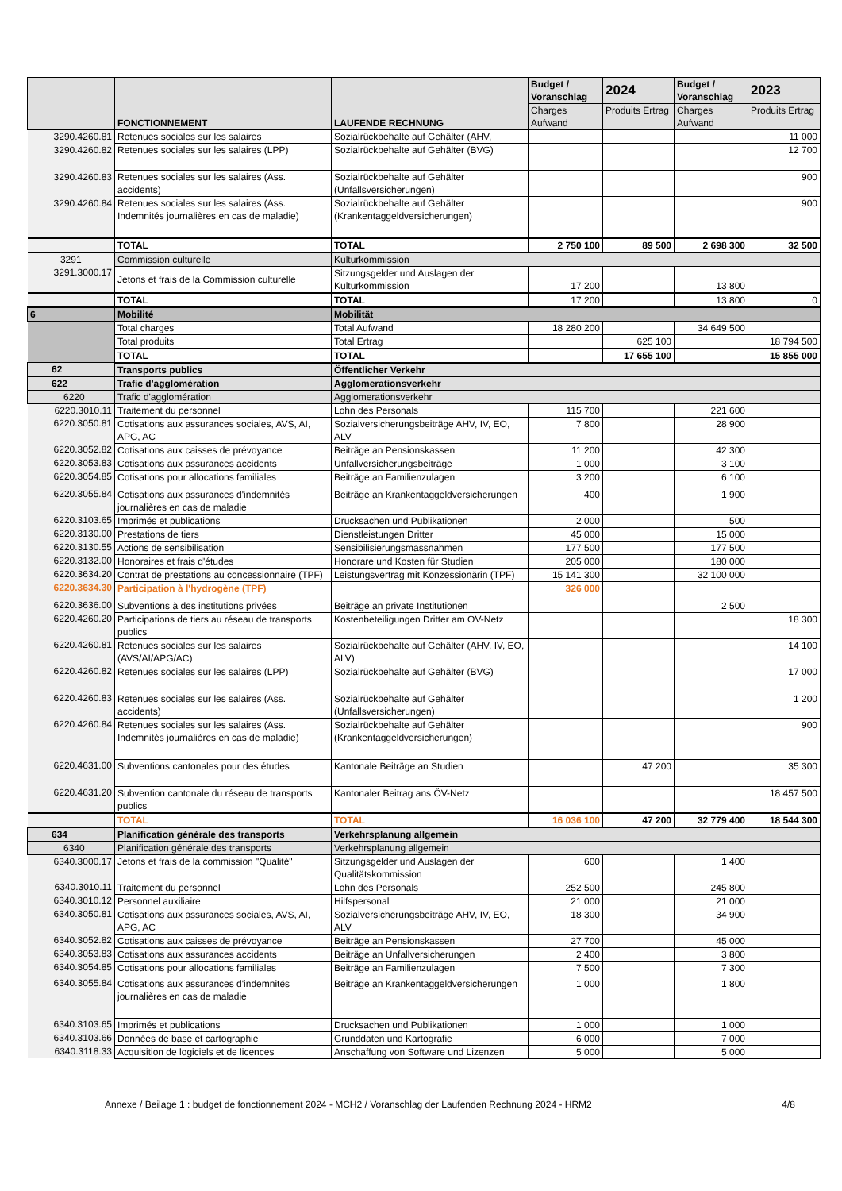| | FONCTIONNEMENT | LAUFENDE RECHNUNG | Budget / Voranschlag | 2024 | Budget / Voranschlag | 2023 |
| --- | --- | --- | --- | --- | --- | --- |
| | | | Charges Aufwand | Produits Ertrag | Charges Aufwand | Produits Ertrag |
| 3290.4260.81 | Retenues sociales sur les salaires | Sozialrückbehalte auf Gehälter (AHV, | | | | 11 000 |
| 3290.4260.82 | Retenues sociales sur les salaires (LPP) | Sozialrückbehalte auf Gehälter (BVG) | | | | 12 700 |
| 3290.4260.83 | Retenues sociales sur les salaires (Ass. accidents) | Sozialrückbehalte auf Gehälter (Unfallsversicherungen) | | | | 900 |
| 3290.4260.84 | Retenues sociales sur les salaires (Ass. Indemnités journalières en cas de maladie) | Sozialrückbehalte auf Gehälter (Krankentaggeldversicherungen) | | | | 900 |
| | TOTAL | TOTAL | 2 750 100 | 89 500 | 2 698 300 | 32 500 |
| 3291 | Commission culturelle | Kulturkommission | | | | |
| 3291.3000.17 | Jetons et frais de la Commission culturelle | Sitzungsgelder und Auslagen der Kulturkommission | 17 200 | | 13 800 | |
| | TOTAL | TOTAL | 17 200 | | 13 800 | 0 |
| 6 | Mobilité | Mobilität | | | | |
| | Total charges | Total Aufwand | 18 280 200 | | 34 649 500 | |
| | Total produits | Total Ertrag | | 625 100 | | 18 794 500 |
| | TOTAL | TOTAL | | 17 655 100 | | 15 855 000 |
| 62 | Transports publics | Öffentlicher Verkehr | | | | |
| 622 | Trafic d'agglomération | Agglomerationsverkehr | | | | |
| 6220 | Trafic d'agglomération | Agglomerationsverkehr | | | | |
| 6220.3010.11 | Traitement du personnel | Lohn des Personals | 115 700 | | 221 600 | |
| 6220.3050.81 | Cotisations aux assurances sociales, AVS, AI, APG, AC | Sozialversicherungsbeiträge AHV, IV, EO, ALV | 7 800 | | 28 900 | |
| 6220.3052.82 | Cotisations aux caisses de prévoyance | Beiträge an Pensionskassen | 11 200 | | 42 300 | |
| 6220.3053.83 | Cotisations aux assurances accidents | Unfallversicherungsbeiträge | 1 000 | | 3 100 | |
| 6220.3054.85 | Cotisations pour allocations familiales | Beiträge an Familienzulagen | 3 200 | | 6 100 | |
| 6220.3055.84 | Cotisations aux assurances d'indemnités journalières en cas de maladie | Beiträge an Krankentaggeldversicherungen | 400 | | 1 900 | |
| 6220.3103.65 | Imprimés et publications | Drucksachen und Publikationen | 2 000 | | 500 | |
| 6220.3130.00 | Prestations de tiers | Dienstleistungen Dritter | 45 000 | | 15 000 | |
| 6220.3130.55 | Actions de sensibilisation | Sensibilisierungsmassnahmen | 177 500 | | 177 500 | |
| 6220.3132.00 | Honoraires et frais d'études | Honorare und Kosten für Studien | 205 000 | | 180 000 | |
| 6220.3634.20 | Contrat de prestations au concessionnaire (TPF) | Leistungsvertrag mit Konzessionärin (TPF) | 15 141 300 | | 32 100 000 | |
| 6220.3634.30 | Participation à l'hydrogène (TPF) | | 326 000 | | | |
| 6220.3636.00 | Subventions à des institutions privées | Beiträge an private Institutionen | | | 2 500 | |
| 6220.4260.20 | Participations de tiers au réseau de transports publics | Kostenbeteiligungen Dritter am ÖV-Netz | | | | 18 300 |
| 6220.4260.81 | Retenues sociales sur les salaires (AVS/AI/APG/AC) | Sozialrückbehalte auf Gehälter (AHV, IV, EO, ALV) | | | | 14 100 |
| 6220.4260.82 | Retenues sociales sur les salaires (LPP) | Sozialrückbehalte auf Gehälter (BVG) | | | | 17 000 |
| 6220.4260.83 | Retenues sociales sur les salaires (Ass. accidents) | Sozialrückbehalte auf Gehälter (Unfallsversicherungen) | | | | 1 200 |
| 6220.4260.84 | Retenues sociales sur les salaires (Ass. Indemnités journalières en cas de maladie) | Sozialrückbehalte auf Gehälter (Krankentaggeldversicherungen) | | | | 900 |
| 6220.4631.00 | Subventions cantonales pour des études | Kantonale Beiträge an Studien | | 47 200 | | 35 300 |
| 6220.4631.20 | Subvention cantonale du réseau de transports publics | Kantonaler Beitrag ans ÖV-Netz | | | | 18 457 500 |
| | TOTAL | TOTAL | 16 036 100 | 47 200 | 32 779 400 | 18 544 300 |
| 634 | Planification générale des transports | Verkehrsplanung allgemein | | | | |
| 6340 | Planification générale des transports | Verkehrsplanung allgemein | | | | |
| 6340.3000.17 | Jetons et frais de la commission "Qualité" | Sitzungsgelder und Auslagen der Qualitätskommission | 600 | | 1 400 | |
| 6340.3010.11 | Traitement du personnel | Lohn des Personals | 252 500 | | 245 800 | |
| 6340.3010.12 | Personnel auxiliaire | Hilfspersonal | 21 000 | | 21 000 | |
| 6340.3050.81 | Cotisations aux assurances sociales, AVS, AI, APG, AC | Sozialversicherungsbeiträge AHV, IV, EO, ALV | 18 300 | | 34 900 | |
| 6340.3052.82 | Cotisations aux caisses de prévoyance | Beiträge an Pensionskassen | 27 700 | | 45 000 | |
| 6340.3053.83 | Cotisations aux assurances accidents | Beiträge an Unfallversicherungen | 2 400 | | 3 800 | |
| 6340.3054.85 | Cotisations pour allocations familiales | Beiträge an Familienzulagen | 7 500 | | 7 300 | |
| 6340.3055.84 | Cotisations aux assurances d'indemnités journalières en cas de maladie | Beiträge an Krankentaggeldversicherungen | 1 000 | | 1 800 | |
| 6340.3103.65 | Imprimés et publications | Drucksachen und Publikationen | 1 000 | | 1 000 | |
| 6340.3103.66 | Données de base et cartographie | Grunddaten und Kartografie | 6 000 | | 7 000 | |
| 6340.3118.33 | Acquisition de logiciels et de licences | Anschaffung von Software und Lizenzen | 5 000 | | 5 000 | |
Annexe / Beilage 1 : budget de fonctionnement 2024 - MCH2 / Voranschlag der Laufenden Rechnung 2024 - HRM2 4/8